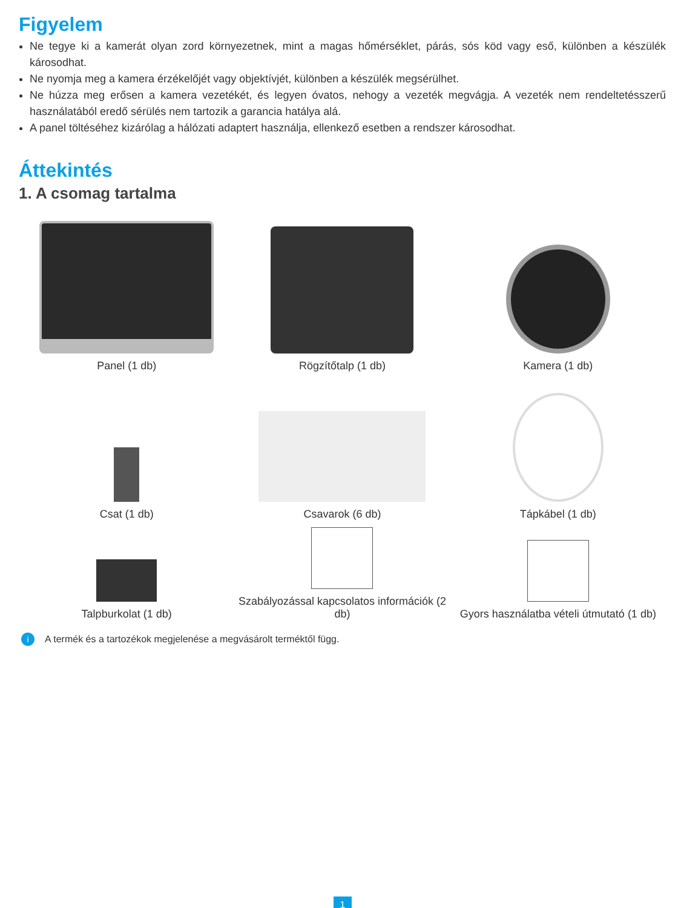Figyelem
Ne tegye ki a kamerát olyan zord környezetnek, mint a magas hőmérséklet, párás, sós köd vagy eső, különben a készülék károsodhat.
Ne nyomja meg a kamera érzékelőjét vagy objektívjét, különben a készülék megsérülhet.
Ne húzza meg erősen a kamera vezetékét, és legyen óvatos, nehogy a vezeték megvágja. A vezeték nem rendeltetésszerű használatából eredő sérülés nem tartozik a garancia hatálya alá.
A panel töltéséhez kizárólag a hálózati adaptert használja, ellenkező esetben a rendszer károsodhat.
Áttekintés
1. A csomag tartalma
Panel (1 db)
Rögzítőtalp (1 db)
Kamera (1 db)
Csat (1 db)
Csavarok (6 db)
Tápkábel (1 db)
Talpburkolat (1 db)
Szabályozással kapcsolatos információk (2 db)
Gyors használatba vételi útmutató (1 db)
i A termék és a tartozékok megjelenése a megvásárolt terméktől függ.
1